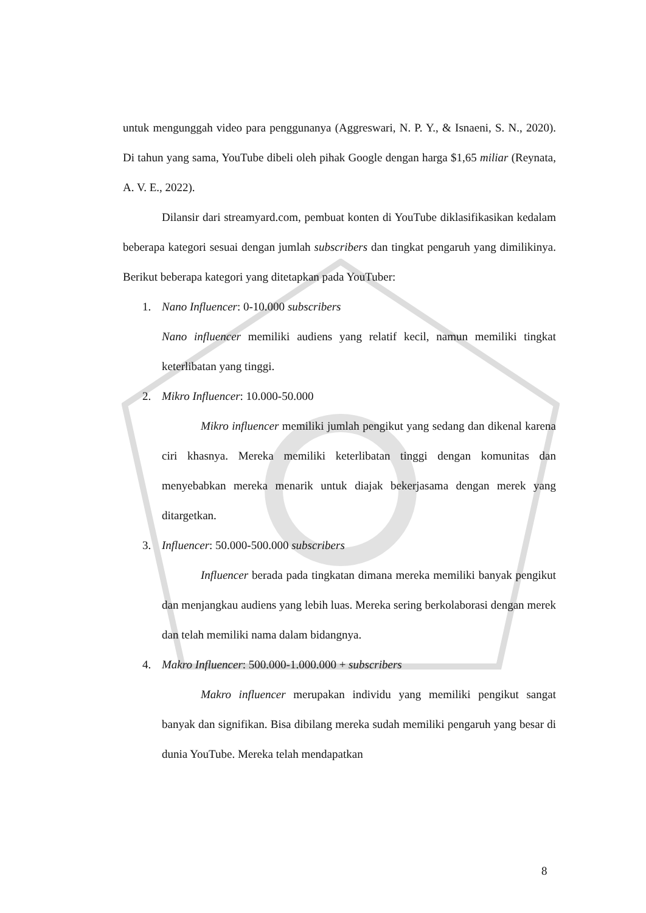untuk mengunggah video para penggunanya (Aggreswari, N. P. Y., & Isnaeni, S. N., 2020). Di tahun yang sama, YouTube dibeli oleh pihak Google dengan harga $1,65 miliar (Reynata, A. V. E., 2022).
Dilansir dari streamyard.com, pembuat konten di YouTube diklasifikasikan kedalam beberapa kategori sesuai dengan jumlah subscribers dan tingkat pengaruh yang dimilikinya. Berikut beberapa kategori yang ditetapkan pada YouTuber:
1. Nano Influencer: 0-10.000 subscribers
Nano influencer memiliki audiens yang relatif kecil, namun memiliki tingkat keterlibatan yang tinggi.
2. Mikro Influencer: 10.000-50.000
Mikro influencer memiliki jumlah pengikut yang sedang dan dikenal karena ciri khasnya. Mereka memiliki keterlibatan tinggi dengan komunitas dan menyebabkan mereka menarik untuk diajak bekerjasama dengan merek yang ditargetkan.
3. Influencer: 50.000-500.000 subscribers
Influencer berada pada tingkatan dimana mereka memiliki banyak pengikut dan menjangkau audiens yang lebih luas. Mereka sering berkolaborasi dengan merek dan telah memiliki nama dalam bidangnya.
4. Makro Influencer: 500.000-1.000.000 + subscribers
Makro influencer merupakan individu yang memiliki pengikut sangat banyak dan signifikan. Bisa dibilang mereka sudah memiliki pengaruh yang besar di dunia YouTube. Mereka telah mendapatkan
8